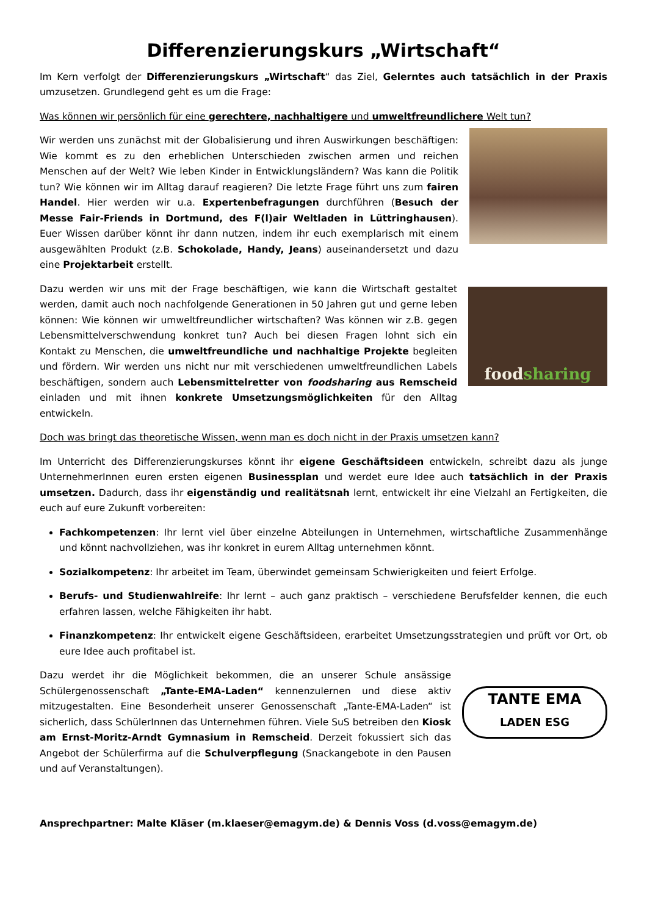Differenzierungskurs „Wirtschaft“
Im Kern verfolgt der Differenzierungskurs „Wirtschaft“ das Ziel, Gelerntes auch tatsächlich in der Praxis umzusetzen. Grundlegend geht es um die Frage:
Was können wir persönlich für eine gerechtere, nachhaltigere und umweltfreundlichere Welt tun?
Wir werden uns zunächst mit der Globalisierung und ihren Auswirkungen beschäftigen: Wie kommt es zu den erheblichen Unterschieden zwischen armen und reichen Menschen auf der Welt? Wie leben Kinder in Entwicklungsländern? Was kann die Politik tun? Wie können wir im Alltag darauf reagieren? Die letzte Frage führt uns zum fairen Handel. Hier werden wir u.a. Expertenbefragungen durchführen (Besuch der Messe Fair-Friends in Dortmund, des F(l)air Weltladen in Lüttringhausen). Euer Wissen darüber könnt ihr dann nutzen, indem ihr euch exemplarisch mit einem ausgewählten Produkt (z.B. Schokolade, Handy, Jeans) auseinandersetzt und dazu eine Projektarbeit erstellt.
Dazu werden wir uns mit der Frage beschäftigen, wie kann die Wirtschaft gestaltet werden, damit auch noch nachfolgende Generationen in 50 Jahren gut und gerne leben können: Wie können wir umweltfreundlicher wirtschaften? Was können wir z.B. gegen Lebensmittelverschwendung konkret tun? Auch bei diesen Fragen lohnt sich ein Kontakt zu Menschen, die umweltfreundliche und nachhaltige Projekte begleiten und fördern. Wir werden uns nicht nur mit verschiedenen umweltfreundlichen Labels beschäftigen, sondern auch Lebensmittelretter von foodsharing aus Remscheid einladen und mit ihnen konkrete Umsetzungsmöglichkeiten für den Alltag entwickeln.
foodsharing
Doch was bringt das theoretische Wissen, wenn man es doch nicht in der Praxis umsetzen kann?
Im Unterricht des Differenzierungskurses könnt ihr eigene Geschäftsideen entwickeln, schreibt dazu als junge UnternehmerInnen euren ersten eigenen Businessplan und werdet eure Idee auch tatsächlich in der Praxis umsetzen. Dadurch, dass ihr eigenständig und realitätsnah lernt, entwickelt ihr eine Vielzahl an Fertigkeiten, die euch auf eure Zukunft vorbereiten:
Fachkompetenzen: Ihr lernt viel über einzelne Abteilungen in Unternehmen, wirtschaftliche Zusammenhänge und könnt nachvollziehen, was ihr konkret in eurem Alltag unternehmen könnt.
Sozialkompetenz: Ihr arbeitet im Team, überwindet gemeinsam Schwierigkeiten und feiert Erfolge.
Berufs- und Studienwahlreife: Ihr lernt – auch ganz praktisch – verschiedene Berufsfelder kennen, die euch erfahren lassen, welche Fähigkeiten ihr habt.
Finanzkompetenz: Ihr entwickelt eigene Geschäftsideen, erarbeitet Umsetzungsstrategien und prüft vor Ort, ob eure Idee auch profitabel ist.
Dazu werdet ihr die Möglichkeit bekommen, die an unserer Schule ansässige Schülergenossenschaft „Tante-EMA-Laden“ kennenzulernen und diese aktiv mitzugestalten. Eine Besonderheit unserer Genossenschaft „Tante-EMA-Laden“ ist sicherlich, dass SchülerInnen das Unternehmen führen. Viele SuS betreiben den Kiosk am Ernst-Moritz-Arndt Gymnasium in Remscheid. Derzeit fokussiert sich das Angebot der Schülerfirma auf die Schulverpflegung (Snackangebote in den Pausen und auf Veranstaltungen).
TANTE EMA
LADEN ESG
Ansprechpartner: Malte Kläser (m.klaeser@emagym.de) & Dennis Voss (d.voss@emagym.de)